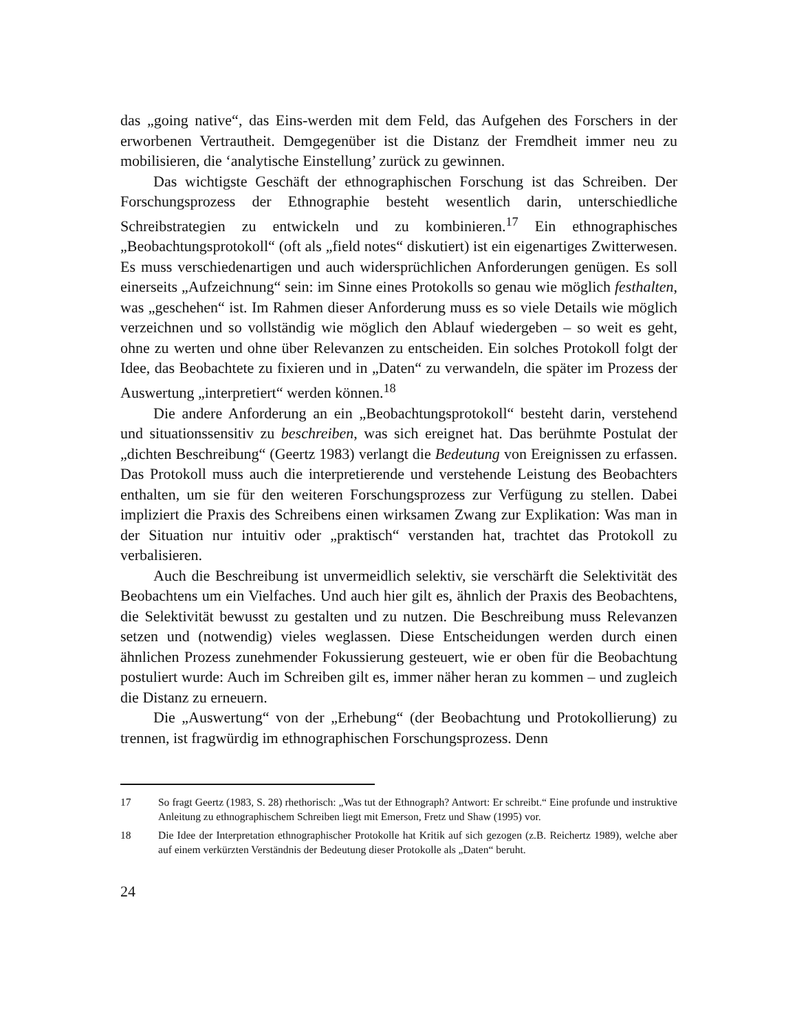das „going native“, das Eins-werden mit dem Feld, das Aufgehen des Forschers in der erworbenen Vertrautheit. Demgegenüber ist die Distanz der Fremdheit immer neu zu mobilisieren, die ‘analytische Einstellung’ zurück zu gewinnen.
Das wichtigste Geschäft der ethnographischen Forschung ist das Schreiben. Der Forschungsprozess der Ethnographie besteht wesentlich darin, unterschiedliche Schreibstrategien zu entwickeln und zu kombinieren.<sup>17</sup> Ein ethnographisches „Beobachtungsprotokoll“ (oft als „field notes“ diskutiert) ist ein eigenartiges Zwitterwesen. Es muss verschiedenartigen und auch widersprüchlichen Anforderungen genügen. Es soll einerseits „Aufzeichnung“ sein: im Sinne eines Protokolls so genau wie möglich festhalten, was „geschehen“ ist. Im Rahmen dieser Anforderung muss es so viele Details wie möglich verzeichnen und so vollständig wie möglich den Ablauf wiedergeben – so weit es geht, ohne zu werten und ohne über Relevanzen zu entscheiden. Ein solches Protokoll folgt der Idee, das Beobachtete zu fixieren und in „Daten“ zu verwandeln, die später im Prozess der Auswertung „interpretiert“ werden können.<sup>18</sup>
Die andere Anforderung an ein „Beobachtungsprotokoll“ besteht darin, verstehend und situationssensitiv zu beschreiben, was sich ereignet hat. Das berühmte Postulat der „dichten Beschreibung“ (Geertz 1983) verlangt die Bedeutung von Ereignissen zu erfassen. Das Protokoll muss auch die interpretierende und verstehende Leistung des Beobachters enthalten, um sie für den weiteren Forschungsprozess zur Verfügung zu stellen. Dabei impliziert die Praxis des Schreibens einen wirksamen Zwang zur Explikation: Was man in der Situation nur intuitiv oder „praktisch“ verstanden hat, trachtet das Protokoll zu verbalisieren.
Auch die Beschreibung ist unvermeidlich selektiv, sie verschärft die Selektivität des Beobachtens um ein Vielfaches. Und auch hier gilt es, ähnlich der Praxis des Beobachtens, die Selektivität bewusst zu gestalten und zu nutzen. Die Beschreibung muss Relevanzen setzen und (notwendig) vieles weglassen. Diese Entscheidungen werden durch einen ähnlichen Prozess zunehmender Fokussierung gesteuert, wie er oben für die Beobachtung postuliert wurde: Auch im Schreiben gilt es, immer näher heran zu kommen – und zugleich die Distanz zu erneuern.
Die „Auswertung“ von der „Erhebung“ (der Beobachtung und Protokollierung) zu trennen, ist fragwürdig im ethnographischen Forschungsprozess. Denn
17 So fragt Geertz (1983, S. 28) rhethorisch: „Was tut der Ethnograph? Antwort: Er schreibt.“ Eine profunde und instruktive Anleitung zu ethnographischem Schreiben liegt mit Emerson, Fretz und Shaw (1995) vor.
18 Die Idee der Interpretation ethnographischer Protokolle hat Kritik auf sich gezogen (z.B. Reichertz 1989), welche aber auf einem verkürzten Verständnis der Bedeutung dieser Protokolle als „Daten“ beruht.
24